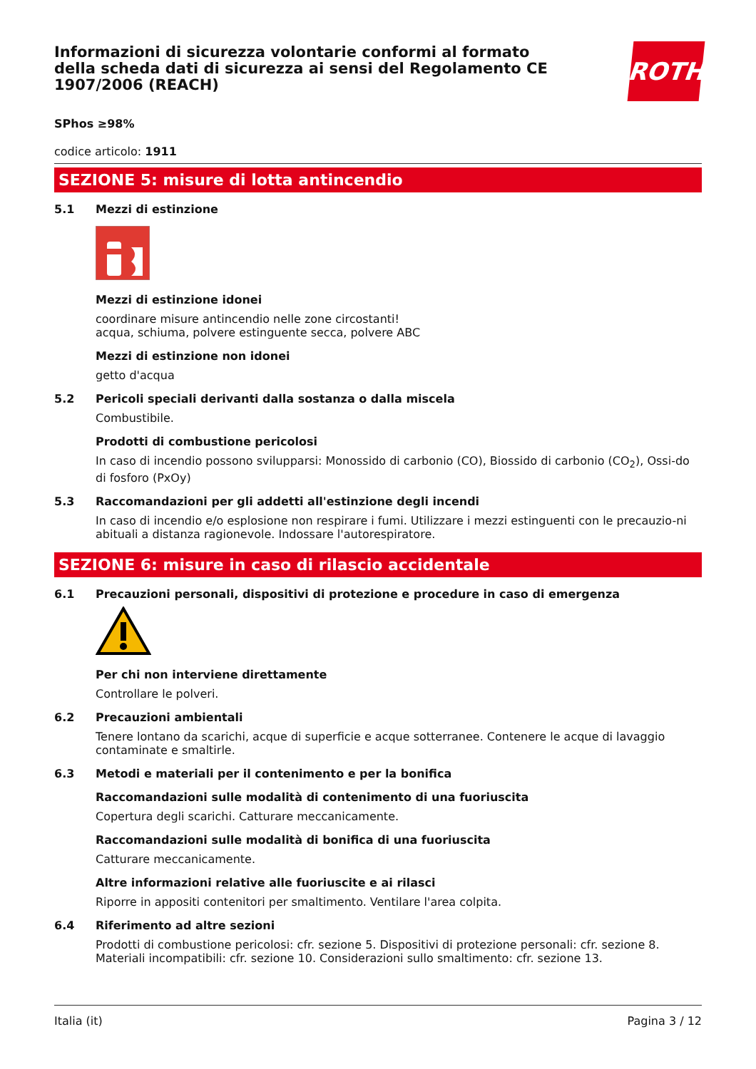Informazioni di sicurezza volontarie conformi al formato della scheda dati di sicurezza ai sensi del Regolamento CE 1907/2006 (REACH)
ROTH
SPhos ≥98%
codice articolo: 1911
SEZIONE 5: misure di lotta antincendio
5.1 Mezzi di estinzione
Mezzi di estinzione idonei
coordinare misure antincendio nelle zone circostanti!
acqua, schiuma, polvere estinguente secca, polvere ABC
Mezzi di estinzione non idonei
getto d'acqua
5.2 Pericoli speciali derivanti dalla sostanza o dalla miscela
Combustibile.
Prodotti di combustione pericolosi
In caso di incendio possono svilupparsi: Monossido di carbonio (CO), Biossido di carbonio (CO<sub>2</sub>), Ossi-do di fosforo (PxOy)
5.3 Raccomandazioni per gli addetti all'estinzione degli incendi
In caso di incendio e/o esplosione non respirare i fumi. Utilizzare i mezzi estinguenti con le precauzio-ni abituali a distanza ragionevole. Indossare l'autorespiratore.
SEZIONE 6: misure in caso di rilascio accidentale
6.1 Precauzioni personali, dispositivi di protezione e procedure in caso di emergenza
Per chi non interviene direttamente
Controllare le polveri.
6.2 Precauzioni ambientali
Tenere lontano da scarichi, acque di superficie e acque sotterranee. Contenere le acque di lavaggio contaminate e smaltirle.
6.3 Metodi e materiali per il contenimento e per la bonifica
Raccomandazioni sulle modalità di contenimento di una fuoriuscita
Copertura degli scarichi. Catturare meccanicamente.
Raccomandazioni sulle modalità di bonifica di una fuoriuscita
Catturare meccanicamente.
Altre informazioni relative alle fuoriuscite e ai rilasci
Riporre in appositi contenitori per smaltimento. Ventilare l'area colpita.
6.4 Riferimento ad altre sezioni
Prodotti di combustione pericolosi: cfr. sezione 5. Dispositivi di protezione personali: cfr. sezione 8. Materiali incompatibili: cfr. sezione 10. Considerazioni sullo smaltimento: cfr. sezione 13.
Italia (it) Pagina 3 / 12